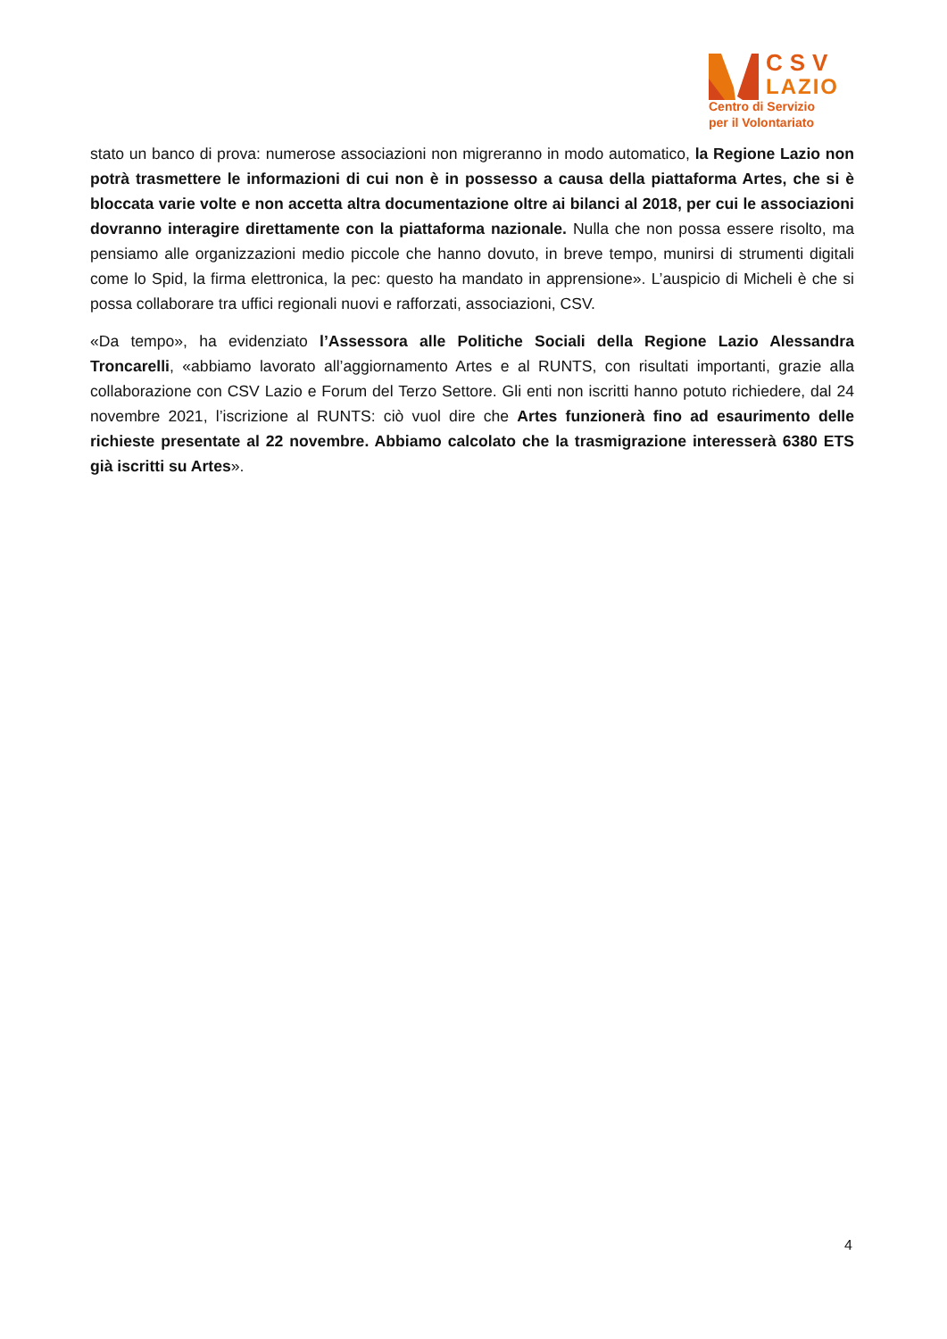CSV
LAZIO
Centro di Servizio
per il Volontariato
stato un banco di prova: numerose associazioni non migreranno in modo automatico, la Regione Lazio non potrà trasmettere le informazioni di cui non è in possesso a causa della piattaforma Artes, che si è bloccata varie volte e non accetta altra documentazione oltre ai bilanci al 2018, per cui le associazioni dovranno interagire direttamente con la piattaforma nazionale. Nulla che non possa essere risolto, ma pensiamo alle organizzazioni medio piccole che hanno dovuto, in breve tempo, munirsi di strumenti digitali come lo Spid, la firma elettronica, la pec: questo ha mandato in apprensione». L’auspicio di Micheli è che si possa collaborare tra uffici regionali nuovi e rafforzati, associazioni, CSV.
«Da tempo», ha evidenziato l’Assessora alle Politiche Sociali della Regione Lazio Alessandra Troncarelli, «abbiamo lavorato all’aggiornamento Artes e al RUNTS, con risultati importanti, grazie alla collaborazione con CSV Lazio e Forum del Terzo Settore. Gli enti non iscritti hanno potuto richiedere, dal 24 novembre 2021, l’iscrizione al RUNTS: ciò vuol dire che Artes funzionerà fino ad esaurimento delle richieste presentate al 22 novembre. Abbiamo calcolato che la trasmigrazione interesserà 6380 ETS già iscritti su Artes».
4